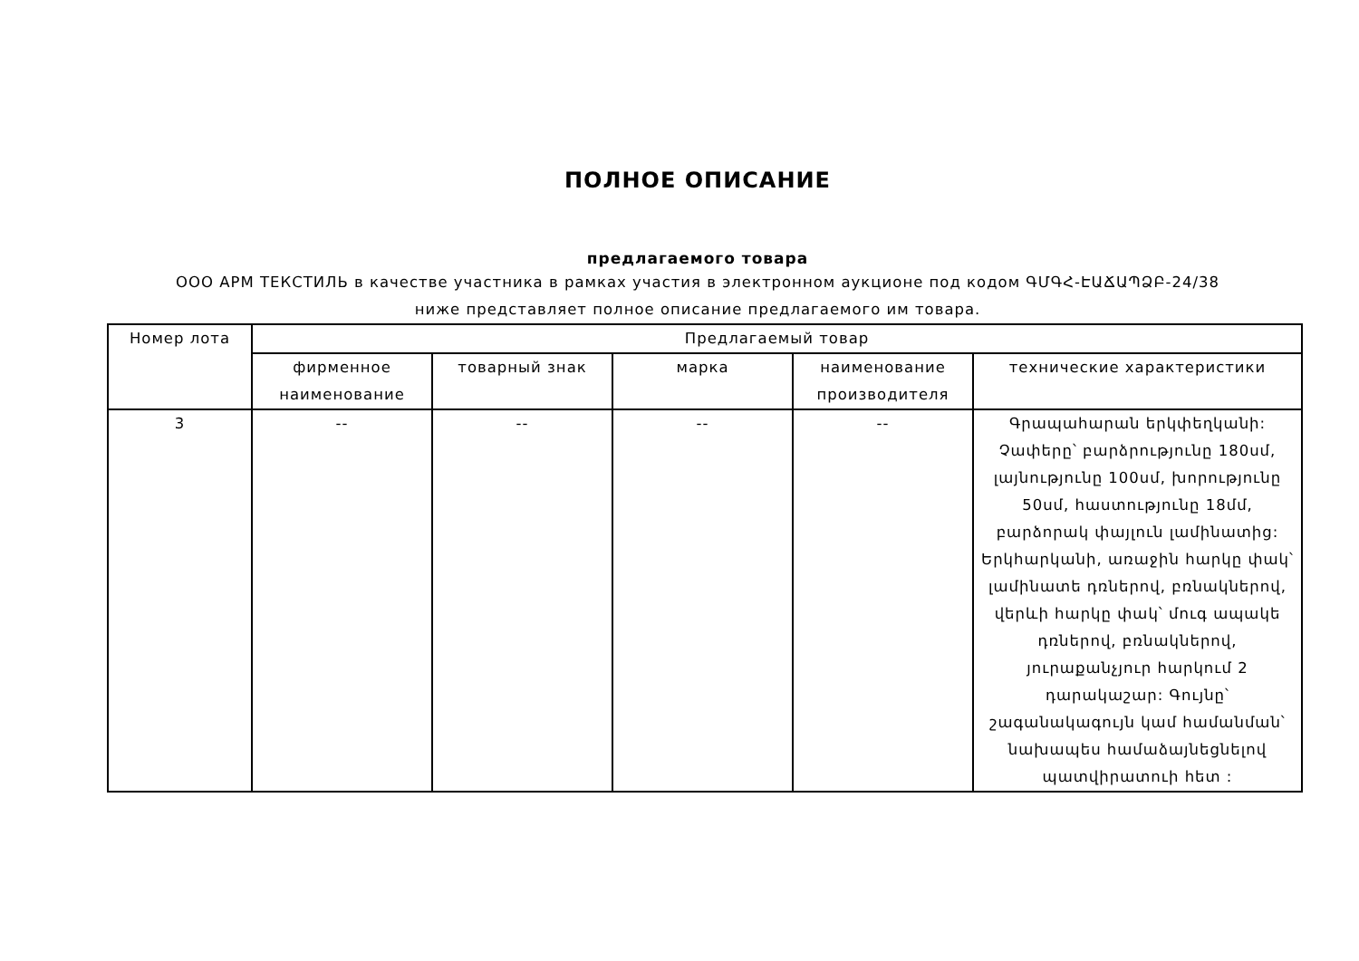ПОЛНОЕ ОПИСАНИЕ
предлагаемого товара
ООО АРМ ТЕКСТИЛЬ в качестве участника в рамках участия в электронном аукционе под кодом ԳՄԳՀ-ԷԱՃԱՊՁԲ-24/38 ниже представляет полное описание предлагаемого им товара.
| Номер лота | Предлагаемый товар | | | | |
| --- | --- | --- | --- | --- | --- |
| | фирменное наименование | товарный знак | марка | наименование производителя | технические характеристики |
| 3 | -- | -- | -- | -- | Գրապահարան երկփեղկանի: Չափերը՝ բարձրությունը 180սմ, լայնությունը 100սմ, խորությունը 50սմ, հաստությունը 18մմ, բարձորակ փայլուն լամինատից: Երկհարկանի, առաջին հարկը փակ՝ լամինատե դռներով, բռնակներով, վերևի հարկը փակ՝ մուգ ապակե դռներով, բռնակներով, յուրաքանչյուր հարկում 2 դարակաշար: Գույնը՝ շագանակագույն կամ համանման՝ նախապես համաձայնեցնելով պատվիրատուի հետ : |